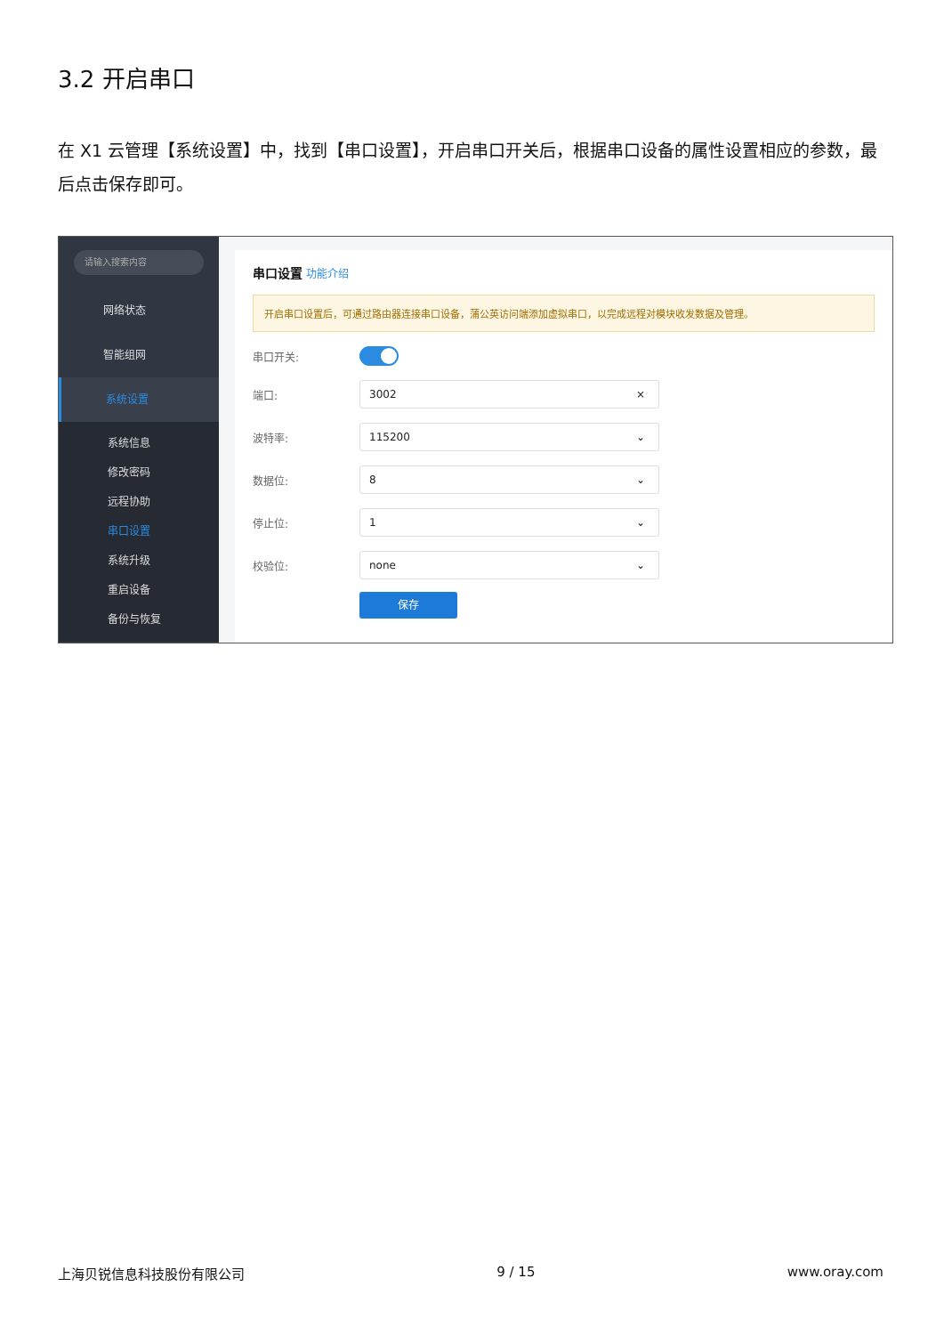3.2 开启串口
在 X1 云管理【系统设置】中，找到【串口设置】，开启串口开关后，根据串口设备的属性设置相应的参数，最后点击保存即可。
请输入搜索内容
网络状态
智能组网
系统设置
系统信息
修改密码
远程协助
串口设置
系统升级
重启设备
备份与恢复
串口设置 功能介绍
开启串口设置后，可通过路由器连接串口设备，蒲公英访问端添加虚拟串口，以完成远程对模块收发数据及管理。
串口开关:
端口:
3002 ×
波特率:
115200 ⌄
数据位:
8 ⌄
停止位:
1 ⌄
校验位:
none ⌄
保存
上海贝锐信息科技股份有限公司 9 / 15 www.oray.com